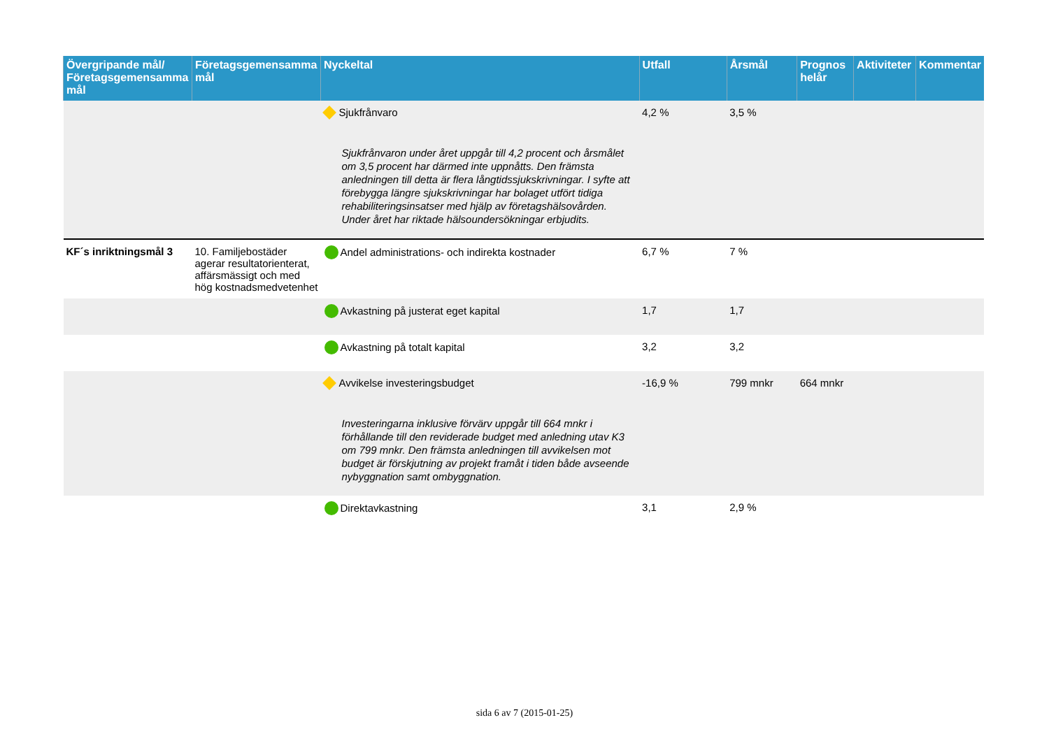| Övergripande mål/ Företagsgemensamma mål | Företagsgemensamma mål | Nyckeltal | Utfall | Årsmål | Prognos helår | Aktiviteter | Kommentar |
| --- | --- | --- | --- | --- | --- | --- | --- |
| | | Sjukfrånvaro Sjukfrånvaron under året uppgår till 4,2 procent och årsmålet om 3,5 procent har därmed inte uppnåtts. Den främsta anledningen till detta är flera långtidssjukskrivningar. I syfte att förebygga längre sjukskrivningar har bolaget utfört tidiga rehabiliteringsinsatser med hjälp av företagshälsovården. Under året har riktade hälsoundersökningar erbjudits. | 4,2 % | 3,5 % | | | |
| KF´s inriktningsmål 3 | 10. Familjebostäder agerar resultatorienterat, affärsmässigt och med hög kostnadsmedvetenhet | Andel administrations- och indirekta kostnader | 6,7 % | 7 % | | | |
| | | Avkastning på justerat eget kapital | 1,7 | 1,7 | | | |
| | | Avkastning på totalt kapital | 3,2 | 3,2 | | | |
| | | Avvikelse investeringsbudget Investeringarna inklusive förvärv uppgår till 664 mnkr i förhållande till den reviderade budget med anledning utav K3 om 799 mnkr. Den främsta anledningen till avvikelsen mot budget är förskjutning av projekt framåt i tiden både avseende nybyggnation samt ombyggnation. | -16,9 % | 799 mnkr | 664 mnkr | | |
| | | Direktavkastning | 3,1 | 2,9 % | | | |
sida 6 av 7 (2015-01-25)